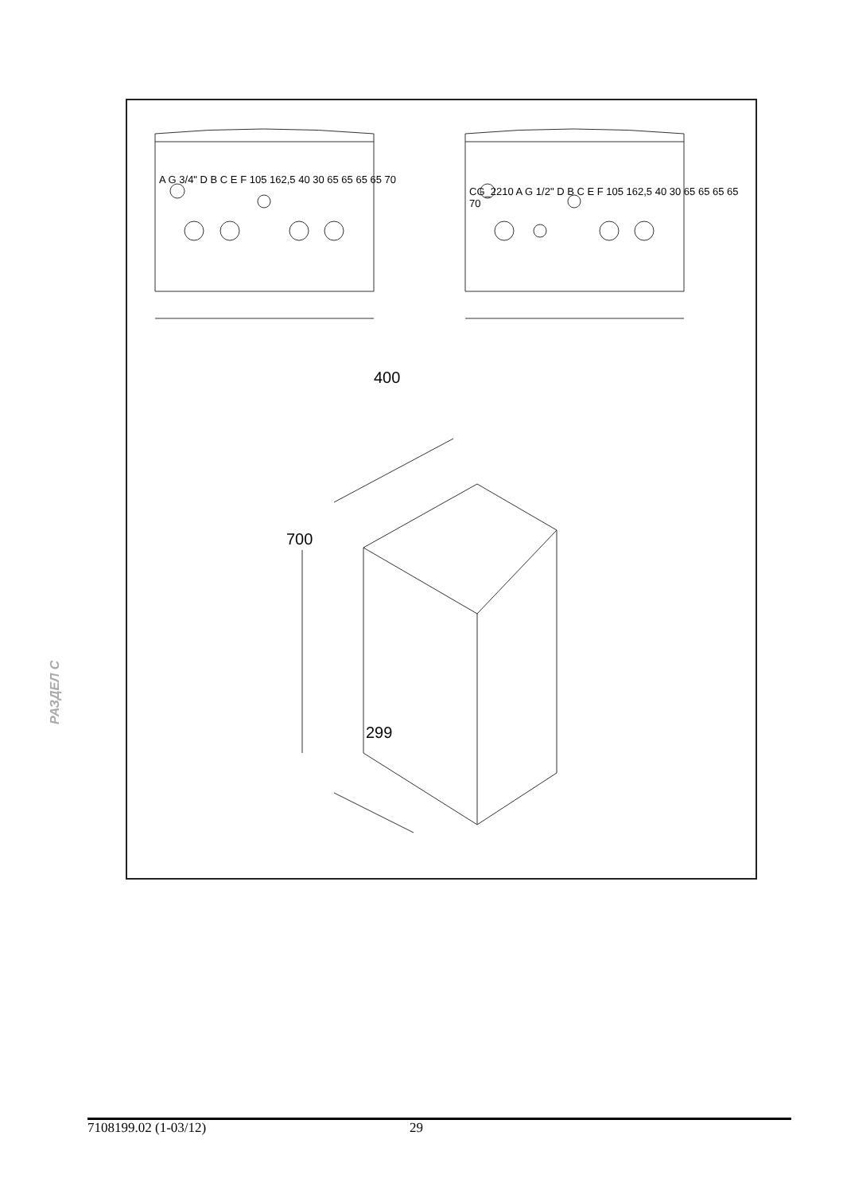A G 3/4" D B C E F 105 162,5 40 30 65 65 65 65 70
CG_2210 A G 1/2" D B C E F 105 162,5 40 30 65 65 65 65 70
400
700
299
РАЗДЕЛ C
7108199.02 (1-03/12) 29